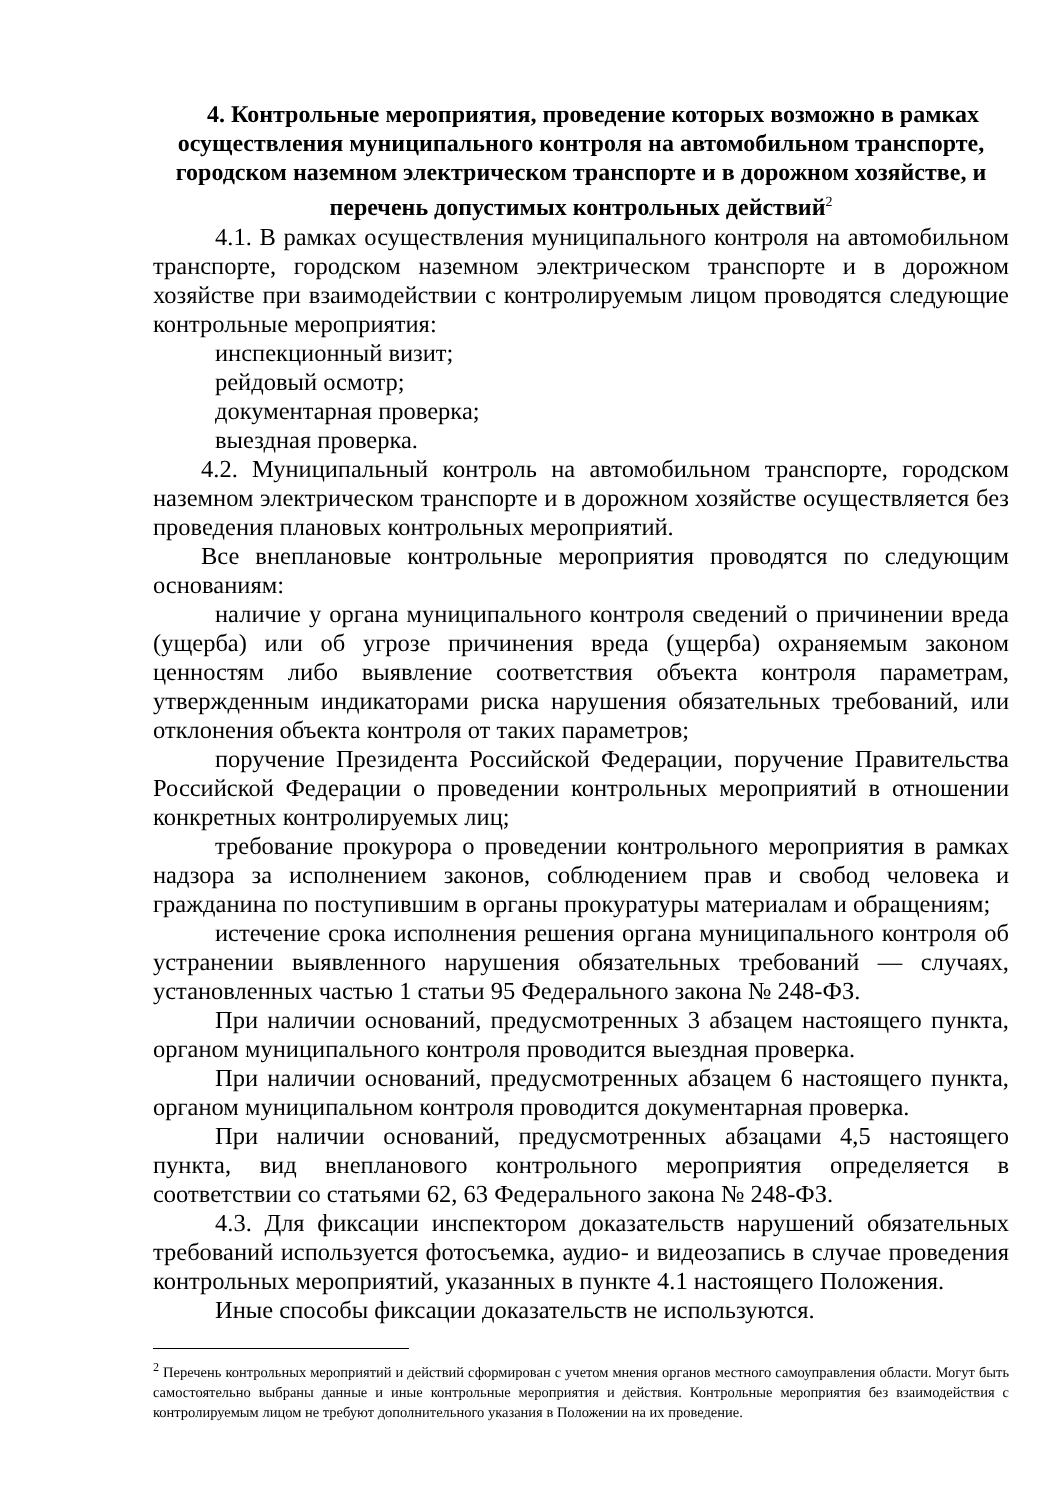4. Контрольные мероприятия, проведение которых возможно в рамках осуществления муниципального контроля на автомобильном транспорте, городском наземном электрическом транспорте и в дорожном хозяйстве, и перечень допустимых контрольных действий<sup>2</sup>
4.1. В рамках осуществления муниципального контроля на автомобильном транспорте, городском наземном электрическом транспорте и в дорожном хозяйстве при взаимодействии с контролируемым лицом проводятся следующие контрольные мероприятия:
инспекционный визит;
рейдовый осмотр;
документарная проверка;
выездная проверка.
4.2. Муниципальный контроль на автомобильном транспорте, городском наземном электрическом транспорте и в дорожном хозяйстве осуществляется без проведения плановых контрольных мероприятий.
Все внеплановые контрольные мероприятия проводятся по следующим основаниям:
наличие у органа муниципального контроля сведений о причинении вреда (ущерба) или об угрозе причинения вреда (ущерба) охраняемым законом ценностям либо выявление соответствия объекта контроля параметрам, утвержденным индикаторами риска нарушения обязательных требований, или отклонения объекта контроля от таких параметров;
поручение Президента Российской Федерации, поручение Правительства Российской Федерации о проведении контрольных мероприятий в отношении конкретных контролируемых лиц;
требование прокурора о проведении контрольного мероприятия в рамках надзора за исполнением законов, соблюдением прав и свобод человека и гражданина по поступившим в органы прокуратуры материалам и обращениям;
истечение срока исполнения решения органа муниципального контроля об устранении выявленного нарушения обязательных требований — случаях, установленных частью 1 статьи 95 Федерального закона № 248-ФЗ.
При наличии оснований, предусмотренных 3 абзацем настоящего пункта, органом муниципального контроля проводится выездная проверка.
При наличии оснований, предусмотренных абзацем 6 настоящего пункта, органом муниципальном контроля проводится документарная проверка.
При наличии оснований, предусмотренных абзацами 4,5 настоящего пункта, вид внепланового контрольного мероприятия определяется в соответствии со статьями 62, 63 Федерального закона № 248-ФЗ.
4.3. Для фиксации инспектором доказательств нарушений обязательных требований используется фотосъемка, аудио- и видеозапись в случае проведения контрольных мероприятий, указанных в пункте 4.1 настоящего Положения.
Иные способы фиксации доказательств не используются.
<sup>2</sup> Перечень контрольных мероприятий и действий сформирован с учетом мнения органов местного самоуправления области. Могут быть самостоятельно выбраны данные и иные контрольные мероприятия и действия. Контрольные мероприятия без взаимодействия с контролируемым лицом не требуют дополнительного указания в Положении на их проведение.